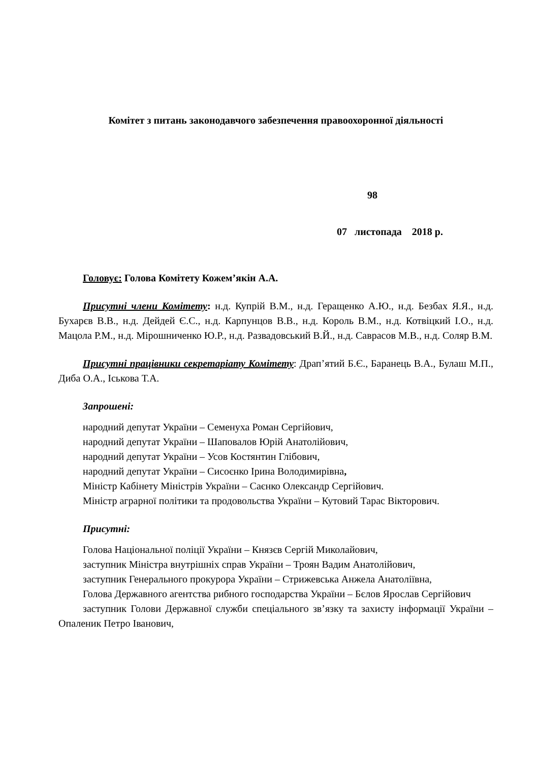Комітет з питань законодавчого забезпечення правоохоронної діяльності
98
07 листопада 2018 р.
Головує: Голова Комітету Кожем’якін А.А.
Присутні члени Комітету: н.д. Купрій В.М., н.д. Геращенко А.Ю., н.д. Безбах Я.Я., н.д. Бухарєв В.В., н.д. Дейдей Є.С., н.д. Карпунцов В.В., н.д. Король В.М., н.д. Котвіцкий І.О., н.д. Мацола Р.М., н.д. Мірошниченко Ю.Р., н.д. Развадовський В.Й., н.д. Саврасов М.В., н.д. Соляр В.М.
Присутні працівники секретаріату Комітету: Драп’ятий Б.Є., Баранець В.А., Булаш М.П., Диба О.А., Іськова Т.А.
Запрошені:
народний депутат України – Семенуха Роман Сергійович,
народний депутат України – Шаповалов Юрій Анатолійович,
народний депутат України – Усов Костянтин Глібович,
народний депутат України – Сисоєнко Ірина Володимирівна,
Міністр Кабінету Міністрів України – Саєнко Олександр Сергійович.
Міністр аграрної політики та продовольства України – Кутовий Тарас Вікторович.
Присутні:
Голова Національної поліції України – Князєв Сергій Миколайович,
заступник Міністра внутрішніх справ України – Троян Вадим Анатолійович,
заступник Генерального прокурора України – Стрижевська Анжела Анатоліївна,
Голова Державного агентства рибного господарства України – Бєлов Ярослав Сергійович
заступник Голови Державної служби спеціального зв’язку та захисту інформації України – Опаленик Петро Іванович,